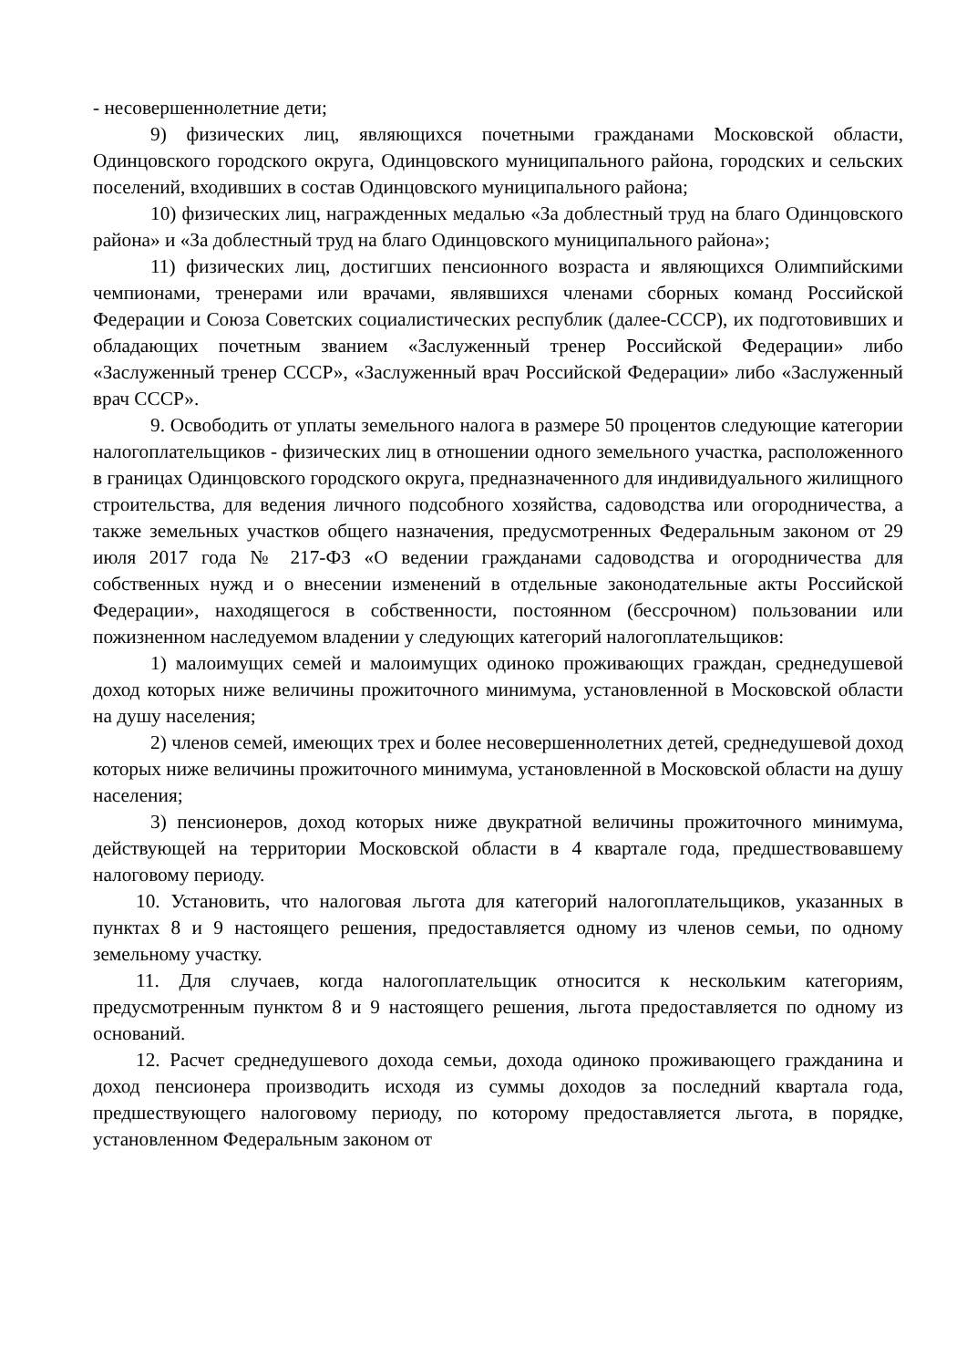- несовершеннолетние дети;
9) физических лиц, являющихся почетными гражданами Московской области, Одинцовского городского округа, Одинцовского муниципального района, городских и сельских поселений, входивших в состав Одинцовского муниципального района;
10) физических лиц, награжденных медалью «За доблестный труд на благо Одинцовского района» и «За доблестный труд на благо Одинцовского муниципального района»;
11) физических лиц, достигших пенсионного возраста и являющихся Олимпийскими чемпионами, тренерами или врачами, являвшихся членами сборных команд Российской Федерации и Союза Советских социалистических республик (далее-СССР), их подготовивших и обладающих почетным званием «Заслуженный тренер Российской Федерации» либо «Заслуженный тренер СССР», «Заслуженный врач Российской Федерации» либо «Заслуженный врач СССР».
9. Освободить от уплаты земельного налога в размере 50 процентов следующие категории налогоплательщиков - физических лиц в отношении одного земельного участка, расположенного в границах Одинцовского городского округа, предназначенного для индивидуального жилищного строительства, для ведения личного подсобного хозяйства, садоводства или огородничества, а также земельных участков общего назначения, предусмотренных Федеральным законом от 29 июля 2017 года № 217-ФЗ «О ведении гражданами садоводства и огородничества для собственных нужд и о внесении изменений в отдельные законодательные акты Российской Федерации», находящегося в собственности, постоянном (бессрочном) пользовании или пожизненном наследуемом владении у следующих категорий налогоплательщиков:
1) малоимущих семей и малоимущих одиноко проживающих граждан, среднедушевой доход которых ниже величины прожиточного минимума, установленной в Московской области на душу населения;
2) членов семей, имеющих трех и более несовершеннолетних детей, среднедушевой доход которых ниже величины прожиточного минимума, установленной в Московской области на душу населения;
3) пенсионеров, доход которых ниже двукратной величины прожиточного минимума, действующей на территории Московской области в 4 квартале года, предшествовавшему налоговому периоду.
10. Установить, что налоговая льгота для категорий налогоплательщиков, указанных в пунктах 8 и 9 настоящего решения, предоставляется одному из членов семьи, по одному земельному участку.
11. Для случаев, когда налогоплательщик относится к нескольким категориям, предусмотренным пунктом 8 и 9 настоящего решения, льгота предоставляется по одному из оснований.
12. Расчет среднедушевого дохода семьи, дохода одиноко проживающего гражданина и доход пенсионера производить исходя из суммы доходов за последний квартала года, предшествующего налоговому периоду, по которому предоставляется льгота, в порядке, установленном Федеральным законом от